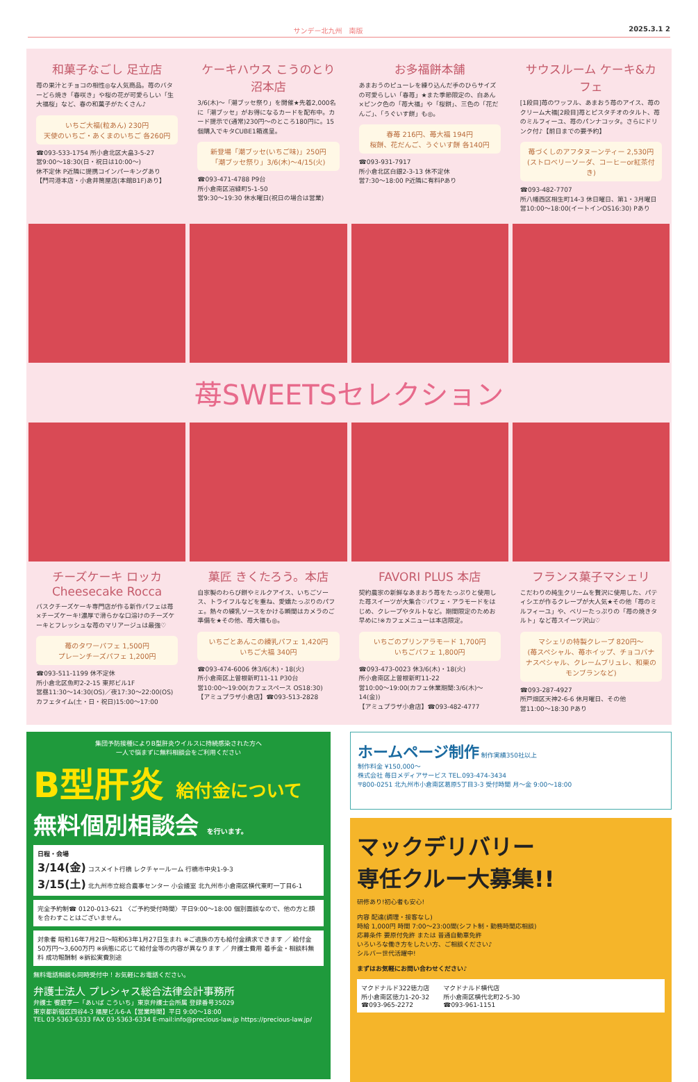サンデー北九州　南版 2025.3.1 2
和菓子なごし 足立店
苺の果汁とチョコの相性◎な人気商品。苺のバターどら焼き「春咲き」や桜の花が可愛らしい「生大福桜」など、春の和菓子がたくさん♪
いちご大福(粒あん) 230円
天使のいちご・あくまのいちご 各260円
☎093-533-1754 所小倉北区大畠3-5-27
営9:00〜18:30(日・祝日は10:00〜)
休不定休 P近隣に提携コインパーキングあり
【門司港本店・小倉井筒屋店(本館B1F)あり】
ケーキハウス こうのとり 沼本店
3/6(木)〜「潮ブッセ祭り」を開催★先着2,000名に「潮ブッセ」がお得になるカードを配布中。カード提示で(通常)230円〜のところ180円に。15個購入でキタCUBE1箱進呈。
新登場「潮ブッセ(いちご味)」250円
「潮ブッセ祭り」3/6(木)〜4/15(火)
☎093-471-4788 P9台
所小倉南区沼緑町5-1-50
営9:30〜19:30 休水曜日(祝日の場合は営業)
お多福餅本舗
あまおうのピューレを練り込んだ手のひらサイズの可愛らしい「春苺」★また季節限定の、白あん×ピンク色の「苺大福」や「桜餅」、三色の「花だんご」、「うぐいす餅」も◎。
春苺 216円、苺大福 194円
桜餅、花だんご、うぐいす餅 各140円
☎093-931-7917
所小倉北区白銀2-3-13 休不定休
営7:30〜18:00 P近隣に有料Pあり
サウスルーム ケーキ&カフェ
[1段目]苺のワッフル、あまおう苺のアイス、苺のクリーム大福[2段目]苺とピスタチオのタルト、苺のミルフィーユ、苺のパンナコッタ。さらにドリンク付♪【前日までの要予約】
苺づくしのアフタヌーンティー 2,530円
(ストロベリーソーダ、コーヒーor紅茶付き)
☎093-482-7707
所八幡西区相生町14-3 休日曜日、第1・3月曜日
営10:00〜18:00(イートインOS16:30) Pあり
苺SWEETSセレクション
チーズケーキ ロッカ
Cheesecake Rocca
バスクチーズケーキ専門店が作る新作パフェは苺×チーズケーキ!濃厚で滑らかな口溶けのチーズケーキとフレッシュな苺のマリアージュは最強♡
苺のタワーパフェ 1,500円
プレーンチーズパフェ 1,200円
☎093-511-1199 休不定休
所小倉北区魚町2-2-15 東邦ビル1F
営昼11:30〜14:30(OS)／夜17:30〜22:00(OS)
カフェタイム(土・日・祝日)15:00〜17:00
菓匠 きくたろう。本店
自家製のわらび餅やミルクアイス、いちごソース、トライフルなどを重ね、愛嬌たっぷりのパフェ。熱々の練乳ソースをかける瞬間はカメラのご準備を★その他、苺大福も◎。
いちごとあんこの練乳パフェ 1,420円
いちご大福 340円
☎093-474-6006 休3/6(木)・18(火)
所小倉南区上曽根新町11-11 P30台
営10:00〜19:00(カフェスペース OS18:30)
【アミュプラザ小倉店】☎093-513-2828
FAVORI PLUS 本店
契約農家の新鮮なあまおう苺をたっぷりと使用した苺スイーツが大集合♡パフェ・アラモードをはじめ、クレープやタルトなど。期間限定のためお早めに!※カフェメニューは本店限定。
いちごのプリンアラモード 1,700円
いちごパフェ 1,800円
☎093-473-0023 休3/6(木)・18(火)
所小倉南区上曽根新町11-22
営10:00〜19:00(カフェ休業期間:3/6(木)〜14(金))
【アミュプラザ小倉店】☎093-482-4777
フランス菓子マシェリ
こだわりの純生クリームを贅沢に使用した、パティシエが作るクレープが大人気★その他「苺のミルフィーユ」や、ベリーたっぷりの「苺の焼きタルト」など苺スイーツ沢山♡
マシェリの特製クレープ 820円〜
(苺スペシャル、苺ホイップ、チョコバナナスペシャル、クレームブリュレ、和栗のモンブランなど)
☎093-287-4927
所戸畑区天神2-6-6 休月曜日、その他
営11:00〜18:30 Pあり
集団予防接種によりB型肝炎ウイルスに持続感染された方へ
一人で悩まずに無料相談会をご利用ください
B型肝炎 給付金について
無料個別相談会 を行います。
日程・会場
3/14(金) コスメイト行橋 レクチャールーム 行橋市中央1-9-3
3/15(土) 北九州市立総合農事センター 小会議室 北九州市小倉南区横代東町一丁目6-1
完全予約制☎ 0120-013-621 〈ご予約受付時間〉平日9:00〜18:00 個別面談なので、他の方と顔を合わすことはございません。
対象者 昭和16年7月2日〜昭和63年1月27日生まれ ※ご遺族の方も給付金請求できます ／ 給付金 50万円〜3,600万円 ※病態に応じて給付金等の内容が異なります ／ 弁護士費用 着手金・相談料無料 成功報酬制 ※訴訟実費別途
無料電話相談も同時受付中！お気軽にお電話ください。
弁護士法人 プレシャス総合法律会計事務所
弁護士 饗庭亨一「あいば こういち」東京弁護士会所属 登録番号35029
東京都新宿区四谷4-3 福屋ビル6-A【営業時間】平日 9:00〜18:00
TEL 03-5363-6333 FAX 03-5363-6334 E-mail:info@precious-law.jp https://precious-law.jp/
ホームページ制作 制作実績350社以上
制作料金 ¥150,000〜
株式会社 毎日メディアサービス TEL.093-474-3434
〒800-0251 北九州市小倉南区葛原5丁目3-3 受付時間 月〜金 9:00〜18:00
マックデリバリー
専任クルー大募集!!
研修あり!初心者も安心!
内容 配達(調理・接客なし)
時給 1,000円 時間 7:00〜23:00間(シフト制・勤務時間応相談)
応募条件 要原付免許 または 普通自動車免許
いろいろな働き方をしたい方、ご相談ください♪
シルバー世代活躍中!
まずはお気軽にお問い合わせください♪
マクドナルド322徳力店
所小倉南区徳力1-20-32
☎093-965-2272
マクドナルド横代店
所小倉南区横代北町2-5-30
☎093-961-1151